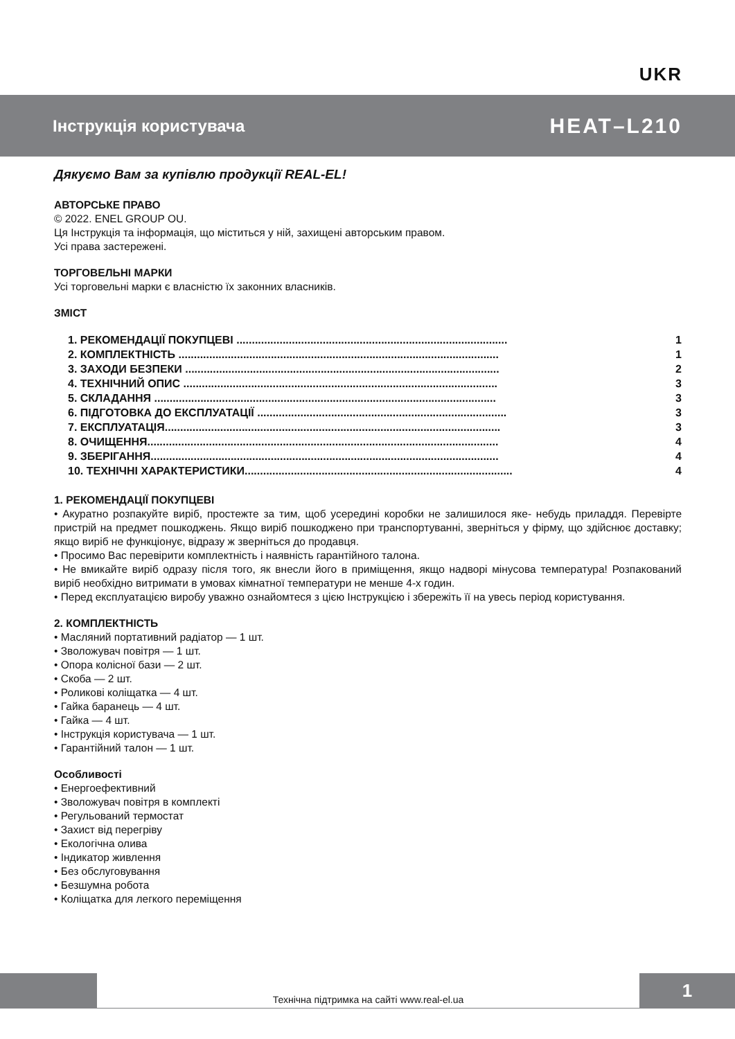UKR
Інструкція користувача HEAT–L210
Дякуємо Вам за купівлю продукції REAL-EL!
АВТОРСЬКЕ ПРАВО
© 2022. ENEL GROUP OU.
Ця Інструкція та інформація, що міститься у ній, захищені авторським правом.
Усі права застережені.
ТОРГОВЕЛЬНІ МАРКИ
Усі торговельні марки є власністю їх законних власників.
ЗМІСТ
1. РЕКОМЕНДАЦІЇ ПОКУПЦЕВІ ........................................................................................ 1
2. КОМПЛЕКТНІСТЬ ........................................................................................................ 1
3. ЗАХОДИ БЕЗПЕКИ ...................................................................................................... 2
4. ТЕХНІЧНИЙ ОПИС ...................................................................................................... 3
5. СКЛАДАННЯ ............................................................................................................... 3
6. ПІДГОТОВКА ДО ЕКСПЛУАТАЦІЇ ................................................................................. 3
7. ЕКСПЛУАТАЦІЯ............................................................................................................. 3
8. ОЧИЩЕННЯ.................................................................................................................. 4
9. ЗБЕРІГАННЯ................................................................................................................. 4
10. ТЕХНІЧНІ ХАРАКТЕРИСТИКИ....................................................................................... 4
1. РЕКОМЕНДАЦІЇ ПОКУПЦЕВІ
• Акуратно розпакуйте виріб, простежте за тим, щоб усередині коробки не залишилося яке- небудь приладдя. Перевірте пристрій на предмет пошкоджень. Якщо виріб пошкоджено при транспортуванні, зверніться у фірму, що здійснює доставку; якщо виріб не функціонує, відразу ж зверніться до продавця.
• Просимо Вас перевірити комплектність і наявність гарантійного талона.
• Не вмикайте виріб одразу після того, як внесли його в приміщення, якщо надворі мінусова температура! Розпакований виріб необхідно витримати в умовах кімнатної температури не менше 4-х годин.
• Перед експлуатацією виробу уважно ознайомтеся з цією Інструкцією і збережіть її на увесь період користування.
2. КОМПЛЕКТНІСТЬ
• Масляний портативний радіатор — 1 шт.
• Зволожувач повітря — 1 шт.
• Опора колісної бази — 2 шт.
• Скоба — 2 шт.
• Роликові коліщатка — 4 шт.
• Гайка баранець — 4 шт.
• Гайка — 4 шт.
• Інструкція користувача — 1 шт.
• Гарантійний талон — 1 шт.
Особливості
• Енергоефективний
• Зволожувач повітря в комплекті
• Регульований термостат
• Захист від перегріву
• Екологічна олива
• Індикатор живлення
• Без обслуговування
• Безшумна робота
• Коліщатка для легкого переміщення
Технічна підтримка на сайті www.real-el.ua
1